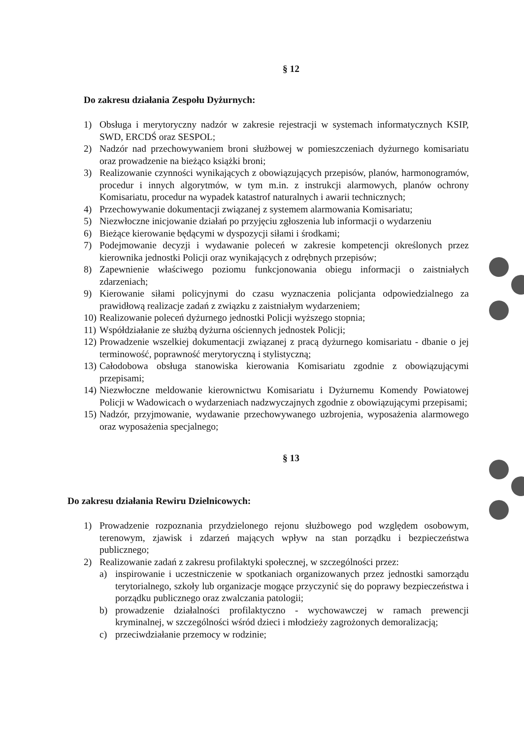§ 12
Do zakresu działania Zespołu Dyżurnych:
1) Obsługa i merytoryczny nadzór w zakresie rejestracji w systemach informatycznych KSIP, SWD, ERCDŚ oraz SESPOL;
2) Nadzór nad przechowywaniem broni służbowej w pomieszczeniach dyżurnego komisariatu oraz prowadzenie na bieżąco książki broni;
3) Realizowanie czynności wynikających z obowiązujących przepisów, planów, harmonogramów, procedur i innych algorytmów, w tym m.in. z instrukcji alarmowych, planów ochrony Komisariatu, procedur na wypadek katastrof naturalnych i awarii technicznych;
4) Przechowywanie dokumentacji związanej z systemem alarmowania Komisariatu;
5) Niezwłoczne inicjowanie działań po przyjęciu zgłoszenia lub informacji o wydarzeniu
6) Bieżące kierowanie będącymi w dyspozycji siłami i środkami;
7) Podejmowanie decyzji i wydawanie poleceń w zakresie kompetencji określonych przez kierownika jednostki Policji oraz wynikających z odrębnych przepisów;
8) Zapewnienie właściwego poziomu funkcjonowania obiegu informacji o zaistniałych zdarzeniach;
9) Kierowanie siłami policyjnymi do czasu wyznaczenia policjanta odpowiedzialnego za prawidłową realizacje zadań z związku z zaistniałym wydarzeniem;
10) Realizowanie poleceń dyżurnego jednostki Policji wyższego stopnia;
11) Współdziałanie ze służbą dyżurna ościennych jednostek Policji;
12) Prowadzenie wszelkiej dokumentacji związanej z pracą dyżurnego komisariatu - dbanie o jej terminowość, poprawność merytoryczną i stylistyczną;
13) Całodobowa obsługa stanowiska kierowania Komisariatu zgodnie z obowiązującymi przepisami;
14) Niezwłoczne meldowanie kierownictwu Komisariatu i Dyżurnemu Komendy Powiatowej Policji w Wadowicach o wydarzeniach nadzwyczajnych zgodnie z obowiązującymi przepisami;
15) Nadzór, przyjmowanie, wydawanie przechowywanego uzbrojenia, wyposażenia alarmowego oraz wyposażenia specjalnego;
§ 13
Do zakresu działania Rewiru Dzielnicowych:
1) Prowadzenie rozpoznania przydzielonego rejonu służbowego pod względem osobowym, terenowym, zjawisk i zdarzeń mających wpływ na stan porządku i bezpieczeństwa publicznego;
2) Realizowanie zadań z zakresu profilaktyki społecznej, w szczególności przez:
a) inspirowanie i uczestniczenie w spotkaniach organizowanych przez jednostki samorządu terytorialnego, szkoły lub organizacje mogące przyczynić się do poprawy bezpieczeństwa i porządku publicznego oraz zwalczania patologii;
b) prowadzenie działalności profilaktyczno - wychowawczej w ramach prewencji kryminalnej, w szczególności wśród dzieci i młodzieży zagrożonych demoralizacją;
c) przeciwdziałanie przemocy w rodzinie;